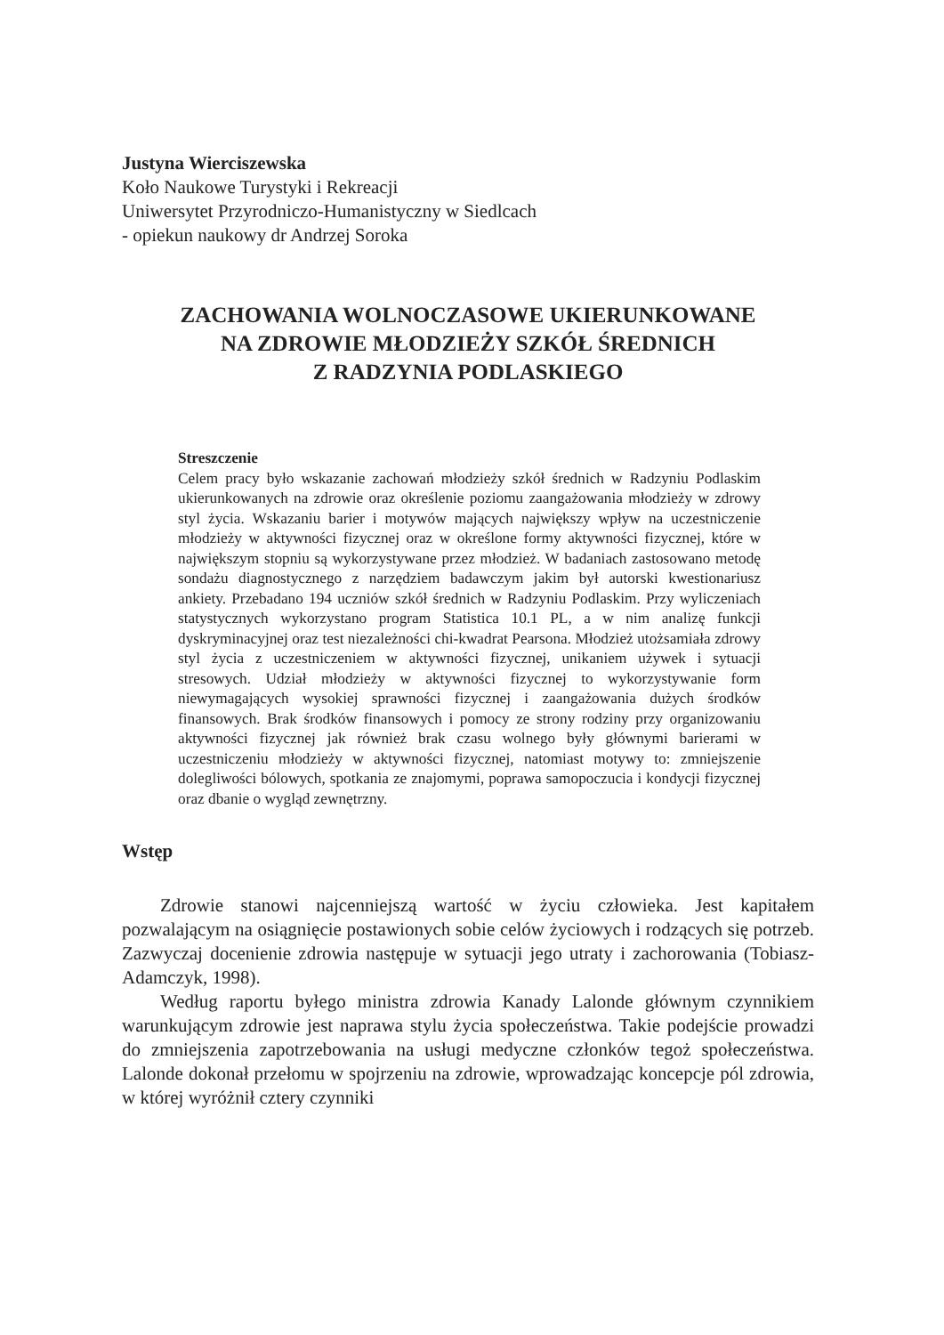Justyna Wierciszewska
Koło Naukowe Turystyki i Rekreacji
Uniwersytet Przyrodniczo-Humanistyczny w Siedlcach
- opiekun naukowy dr Andrzej Soroka
ZACHOWANIA WOLNOCZASOWE UKIERUNKOWANE
NA ZDROWIE MŁODZIEŻY SZKÓŁ ŚREDNICH
Z RADZYNIA PODLASKIEGO
Streszczenie
Celem pracy było wskazanie zachowań młodzieży szkół średnich w Radzyniu Podlaskim ukierunkowanych na zdrowie oraz określenie poziomu zaangażowania młodzieży w zdrowy styl życia. Wskazaniu barier i motywów mających największy wpływ na uczestniczenie młodzieży w aktywności fizycznej oraz w określone formy aktywności fizycznej, które w największym stopniu są wykorzystywane przez młodzież. W badaniach zastosowano metodę sondażu diagnostycznego z narzędziem badawczym jakim był autorski kwestionariusz ankiety. Przebadano 194 uczniów szkół średnich w Radzyniu Podlaskim. Przy wyliczeniach statystycznych wykorzystano program Statistica 10.1 PL, a w nim analizę funkcji dyskryminacyjnej oraz test niezależności chi-kwadrat Pearsona. Młodzież utożsamiała zdrowy styl życia z uczestniczeniem w aktywności fizycznej, unikaniem używek i sytuacji stresowych. Udział młodzieży w aktywności fizycznej to wykorzystywanie form niewymagających wysokiej sprawności fizycznej i zaangażowania dużych środków finansowych. Brak środków finansowych i pomocy ze strony rodziny przy organizowaniu aktywności fizycznej jak również brak czasu wolnego były głównymi barierami w uczestniczeniu młodzieży w aktywności fizycznej, natomiast motywy to: zmniejszenie dolegliwości bólowych, spotkania ze znajomymi, poprawa samopoczucia i kondycji fizycznej oraz dbanie o wygląd zewnętrzny.
Wstęp
Zdrowie stanowi najcenniejszą wartość w życiu człowieka. Jest kapitałem pozwalającym na osiągnięcie postawionych sobie celów życiowych i rodzących się potrzeb. Zazwyczaj docenienie zdrowia następuje w sytuacji jego utraty i zachorowania (Tobiasz-Adamczyk, 1998).
Według raportu byłego ministra zdrowia Kanady Lalonde głównym czynnikiem warunkującym zdrowie jest naprawa stylu życia społeczeństwa. Takie podejście prowadzi do zmniejszenia zapotrzebowania na usługi medyczne członków tegoż społeczeństwa. Lalonde dokonał przełomu w spojrzeniu na zdrowie, wprowadzając koncepcje pól zdrowia, w której wyróżnił cztery czynniki